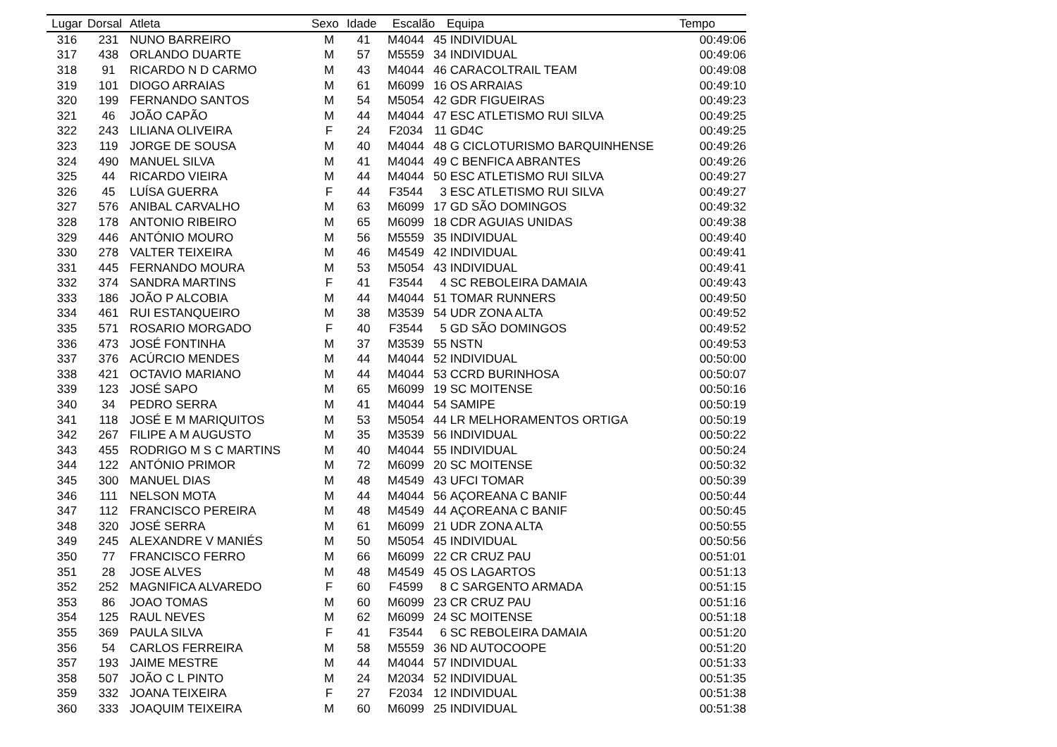| Lugar | Dorsal | Atleta | Sexo | Idade | Escalão | | Equipa | Tempo |
| --- | --- | --- | --- | --- | --- | --- | --- | --- |
| 316 | 231 | NUNO BARREIRO | M | 41 | M4044 | 45 | INDIVIDUAL | 00:49:06 |
| 317 | 438 | ORLANDO DUARTE | M | 57 | M5559 | 34 | INDIVIDUAL | 00:49:06 |
| 318 | 91 | RICARDO N D CARMO | M | 43 | M4044 | 46 | CARACOLTRAIL TEAM | 00:49:08 |
| 319 | 101 | DIOGO ARRAIAS | M | 61 | M6099 | 16 | OS ARRAIAS | 00:49:10 |
| 320 | 199 | FERNANDO SANTOS | M | 54 | M5054 | 42 | GDR FIGUEIRAS | 00:49:23 |
| 321 | 46 | JOÃO CAPÃO | M | 44 | M4044 | 47 | ESC ATLETISMO RUI SILVA | 00:49:25 |
| 322 | 243 | LILIANA OLIVEIRA | F | 24 | F2034 | 11 | GD4C | 00:49:25 |
| 323 | 119 | JORGE DE SOUSA | M | 40 | M4044 | 48 | G CICLOTURISMO BARQUINHENSE | 00:49:26 |
| 324 | 490 | MANUEL SILVA | M | 41 | M4044 | 49 | C BENFICA ABRANTES | 00:49:26 |
| 325 | 44 | RICARDO VIEIRA | M | 44 | M4044 | 50 | ESC ATLETISMO RUI SILVA | 00:49:27 |
| 326 | 45 | LUÍSA GUERRA | F | 44 | F3544 | 3 | ESC ATLETISMO RUI SILVA | 00:49:27 |
| 327 | 576 | ANIBAL CARVALHO | M | 63 | M6099 | 17 | GD SÃO DOMINGOS | 00:49:32 |
| 328 | 178 | ANTONIO RIBEIRO | M | 65 | M6099 | 18 | CDR AGUIAS UNIDAS | 00:49:38 |
| 329 | 446 | ANTÓNIO MOURO | M | 56 | M5559 | 35 | INDIVIDUAL | 00:49:40 |
| 330 | 278 | VALTER TEIXEIRA | M | 46 | M4549 | 42 | INDIVIDUAL | 00:49:41 |
| 331 | 445 | FERNANDO MOURA | M | 53 | M5054 | 43 | INDIVIDUAL | 00:49:41 |
| 332 | 374 | SANDRA MARTINS | F | 41 | F3544 | 4 | SC REBOLEIRA DAMAIA | 00:49:43 |
| 333 | 186 | JOÃO P ALCOBIA | M | 44 | M4044 | 51 | TOMAR RUNNERS | 00:49:50 |
| 334 | 461 | RUI ESTANQUEIRO | M | 38 | M3539 | 54 | UDR ZONA ALTA | 00:49:52 |
| 335 | 571 | ROSARIO MORGADO | F | 40 | F3544 | 5 | GD SÃO DOMINGOS | 00:49:52 |
| 336 | 473 | JOSÉ FONTINHA | M | 37 | M3539 | 55 | NSTN | 00:49:53 |
| 337 | 376 | ACÚRCIO MENDES | M | 44 | M4044 | 52 | INDIVIDUAL | 00:50:00 |
| 338 | 421 | OCTAVIO MARIANO | M | 44 | M4044 | 53 | CCRD BURINHOSA | 00:50:07 |
| 339 | 123 | JOSÉ SAPO | M | 65 | M6099 | 19 | SC MOITENSE | 00:50:16 |
| 340 | 34 | PEDRO SERRA | M | 41 | M4044 | 54 | SAMIPE | 00:50:19 |
| 341 | 118 | JOSÉ E M MARIQUITOS | M | 53 | M5054 | 44 | LR MELHORAMENTOS ORTIGA | 00:50:19 |
| 342 | 267 | FILIPE A M AUGUSTO | M | 35 | M3539 | 56 | INDIVIDUAL | 00:50:22 |
| 343 | 455 | RODRIGO M S C MARTINS | M | 40 | M4044 | 55 | INDIVIDUAL | 00:50:24 |
| 344 | 122 | ANTÓNIO PRIMOR | M | 72 | M6099 | 20 | SC MOITENSE | 00:50:32 |
| 345 | 300 | MANUEL DIAS | M | 48 | M4549 | 43 | UFCI TOMAR | 00:50:39 |
| 346 | 111 | NELSON MOTA | M | 44 | M4044 | 56 | AÇOREANA C BANIF | 00:50:44 |
| 347 | 112 | FRANCISCO PEREIRA | M | 48 | M4549 | 44 | AÇOREANA C BANIF | 00:50:45 |
| 348 | 320 | JOSÉ SERRA | M | 61 | M6099 | 21 | UDR ZONA ALTA | 00:50:55 |
| 349 | 245 | ALEXANDRE V MANIÉS | M | 50 | M5054 | 45 | INDIVIDUAL | 00:50:56 |
| 350 | 77 | FRANCISCO FERRO | M | 66 | M6099 | 22 | CR CRUZ PAU | 00:51:01 |
| 351 | 28 | JOSE ALVES | M | 48 | M4549 | 45 | OS LAGARTOS | 00:51:13 |
| 352 | 252 | MAGNIFICA ALVAREDO | F | 60 | F4599 | 8 | C SARGENTO ARMADA | 00:51:15 |
| 353 | 86 | JOAO TOMAS | M | 60 | M6099 | 23 | CR CRUZ PAU | 00:51:16 |
| 354 | 125 | RAUL NEVES | M | 62 | M6099 | 24 | SC MOITENSE | 00:51:18 |
| 355 | 369 | PAULA SILVA | F | 41 | F3544 | 6 | SC REBOLEIRA DAMAIA | 00:51:20 |
| 356 | 54 | CARLOS FERREIRA | M | 58 | M5559 | 36 | ND AUTOCOOPE | 00:51:20 |
| 357 | 193 | JAIME MESTRE | M | 44 | M4044 | 57 | INDIVIDUAL | 00:51:33 |
| 358 | 507 | JOÃO C L PINTO | M | 24 | M2034 | 52 | INDIVIDUAL | 00:51:35 |
| 359 | 332 | JOANA TEIXEIRA | F | 27 | F2034 | 12 | INDIVIDUAL | 00:51:38 |
| 360 | 333 | JOAQUIM TEIXEIRA | M | 60 | M6099 | 25 | INDIVIDUAL | 00:51:38 |